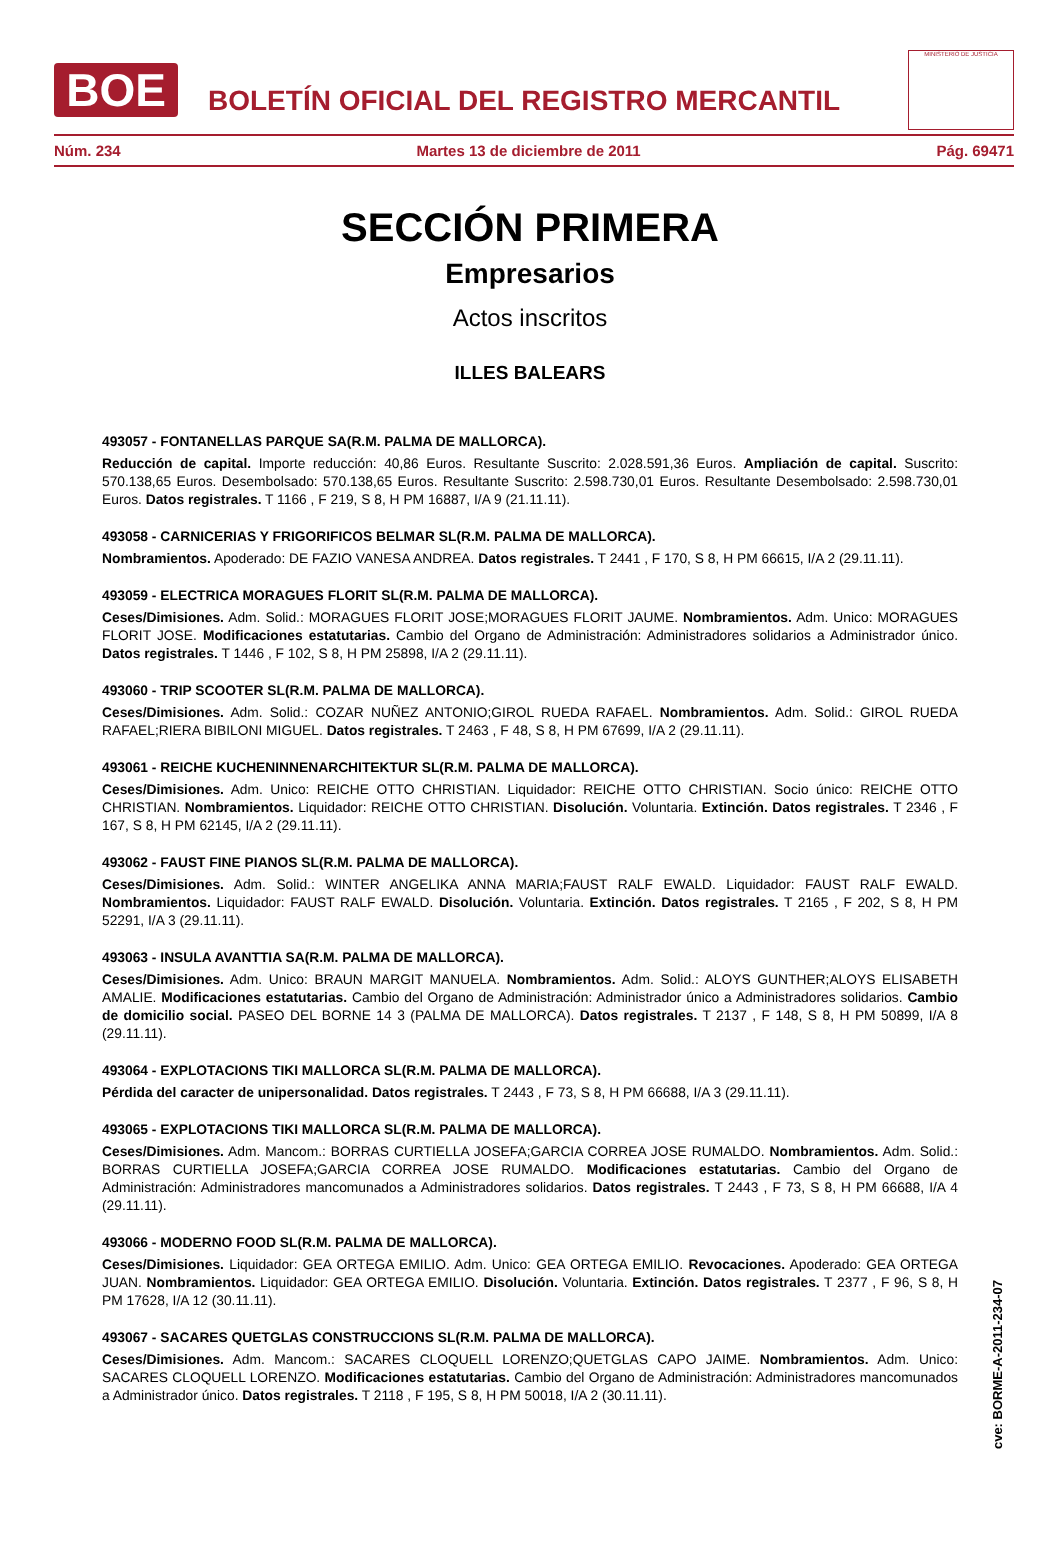BOE
BOLETÍN OFICIAL DEL REGISTRO MERCANTIL
MINISTERIO DE JUSTICIA
Núm. 234 Martes 13 de diciembre de 2011 Pág. 69471
SECCIÓN PRIMERA
Empresarios
Actos inscritos
ILLES BALEARS
493057 - FONTANELLAS PARQUE SA(R.M. PALMA DE MALLORCA).
Reducción de capital. Importe reducción: 40,86 Euros. Resultante Suscrito: 2.028.591,36 Euros. Ampliación de capital. Suscrito: 570.138,65 Euros. Desembolsado: 570.138,65 Euros. Resultante Suscrito: 2.598.730,01 Euros. Resultante Desembolsado: 2.598.730,01 Euros. Datos registrales. T 1166 , F 219, S 8, H PM 16887, I/A 9 (21.11.11).
493058 - CARNICERIAS Y FRIGORIFICOS BELMAR SL(R.M. PALMA DE MALLORCA).
Nombramientos. Apoderado: DE FAZIO VANESA ANDREA. Datos registrales. T 2441 , F 170, S 8, H PM 66615, I/A 2 (29.11.11).
493059 - ELECTRICA MORAGUES FLORIT SL(R.M. PALMA DE MALLORCA).
Ceses/Dimisiones. Adm. Solid.: MORAGUES FLORIT JOSE;MORAGUES FLORIT JAUME. Nombramientos. Adm. Unico: MORAGUES FLORIT JOSE. Modificaciones estatutarias. Cambio del Organo de Administración: Administradores solidarios a Administrador único. Datos registrales. T 1446 , F 102, S 8, H PM 25898, I/A 2 (29.11.11).
493060 - TRIP SCOOTER SL(R.M. PALMA DE MALLORCA).
Ceses/Dimisiones. Adm. Solid.: COZAR NUÑEZ ANTONIO;GIROL RUEDA RAFAEL. Nombramientos. Adm. Solid.: GIROL RUEDA RAFAEL;RIERA BIBILONI MIGUEL. Datos registrales. T 2463 , F 48, S 8, H PM 67699, I/A 2 (29.11.11).
493061 - REICHE KUCHENINNENARCHITEKTUR SL(R.M. PALMA DE MALLORCA).
Ceses/Dimisiones. Adm. Unico: REICHE OTTO CHRISTIAN. Liquidador: REICHE OTTO CHRISTIAN. Socio único: REICHE OTTO CHRISTIAN. Nombramientos. Liquidador: REICHE OTTO CHRISTIAN. Disolución. Voluntaria. Extinción. Datos registrales. T 2346 , F 167, S 8, H PM 62145, I/A 2 (29.11.11).
493062 - FAUST FINE PIANOS SL(R.M. PALMA DE MALLORCA).
Ceses/Dimisiones. Adm. Solid.: WINTER ANGELIKA ANNA MARIA;FAUST RALF EWALD. Liquidador: FAUST RALF EWALD. Nombramientos. Liquidador: FAUST RALF EWALD. Disolución. Voluntaria. Extinción. Datos registrales. T 2165 , F 202, S 8, H PM 52291, I/A 3 (29.11.11).
493063 - INSULA AVANTTIA SA(R.M. PALMA DE MALLORCA).
Ceses/Dimisiones. Adm. Unico: BRAUN MARGIT MANUELA. Nombramientos. Adm. Solid.: ALOYS GUNTHER;ALOYS ELISABETH AMALIE. Modificaciones estatutarias. Cambio del Organo de Administración: Administrador único a Administradores solidarios. Cambio de domicilio social. PASEO DEL BORNE 14 3 (PALMA DE MALLORCA). Datos registrales. T 2137 , F 148, S 8, H PM 50899, I/A 8 (29.11.11).
493064 - EXPLOTACIONS TIKI MALLORCA SL(R.M. PALMA DE MALLORCA).
Pérdida del caracter de unipersonalidad. Datos registrales. T 2443 , F 73, S 8, H PM 66688, I/A 3 (29.11.11).
493065 - EXPLOTACIONS TIKI MALLORCA SL(R.M. PALMA DE MALLORCA).
Ceses/Dimisiones. Adm. Mancom.: BORRAS CURTIELLA JOSEFA;GARCIA CORREA JOSE RUMALDO. Nombramientos. Adm. Solid.: BORRAS CURTIELLA JOSEFA;GARCIA CORREA JOSE RUMALDO. Modificaciones estatutarias. Cambio del Organo de Administración: Administradores mancomunados a Administradores solidarios. Datos registrales. T 2443 , F 73, S 8, H PM 66688, I/A 4 (29.11.11).
493066 - MODERNO FOOD SL(R.M. PALMA DE MALLORCA).
Ceses/Dimisiones. Liquidador: GEA ORTEGA EMILIO. Adm. Unico: GEA ORTEGA EMILIO. Revocaciones. Apoderado: GEA ORTEGA JUAN. Nombramientos. Liquidador: GEA ORTEGA EMILIO. Disolución. Voluntaria. Extinción. Datos registrales. T 2377 , F 96, S 8, H PM 17628, I/A 12 (30.11.11).
493067 - SACARES QUETGLAS CONSTRUCCIONS SL(R.M. PALMA DE MALLORCA).
Ceses/Dimisiones. Adm. Mancom.: SACARES CLOQUELL LORENZO;QUETGLAS CAPO JAIME. Nombramientos. Adm. Unico: SACARES CLOQUELL LORENZO. Modificaciones estatutarias. Cambio del Organo de Administración: Administradores mancomunados a Administrador único. Datos registrales. T 2118 , F 195, S 8, H PM 50018, I/A 2 (30.11.11).
cve: BORME-A-2011-234-07